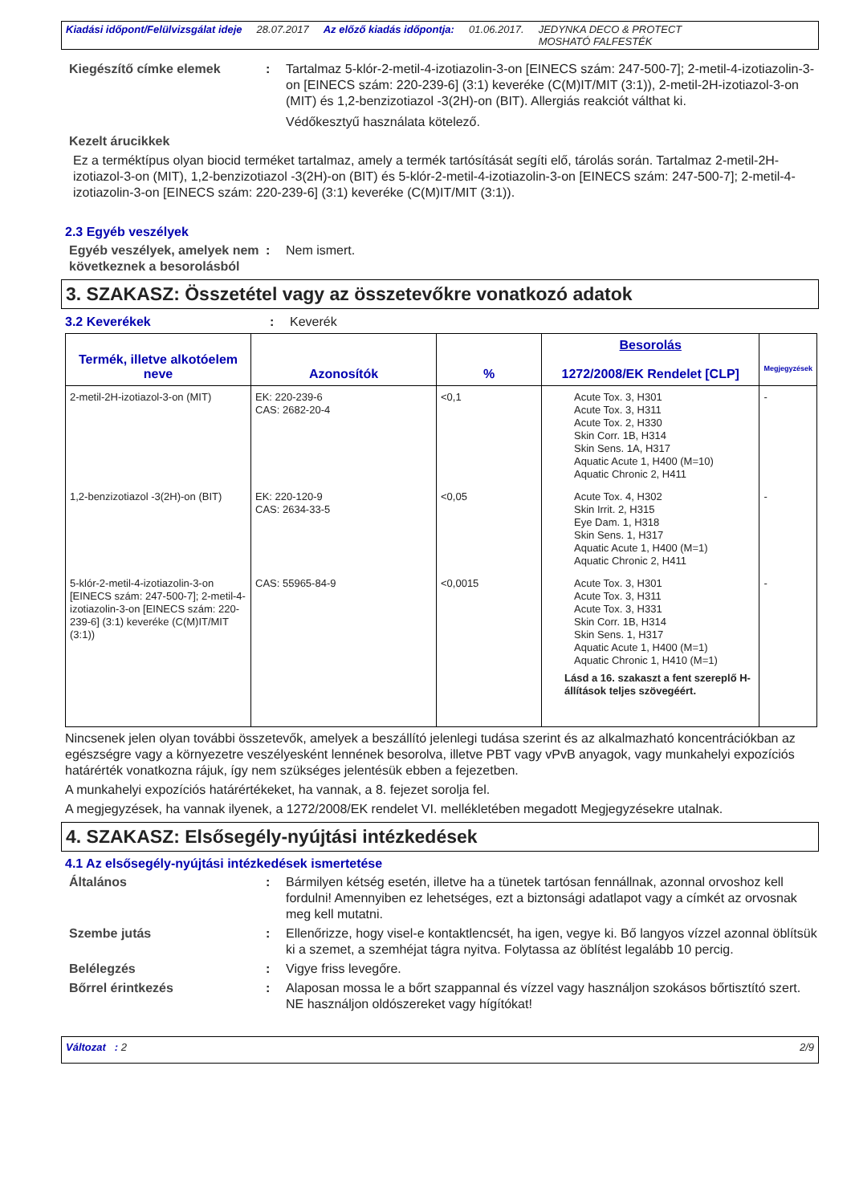Kiadási időpont/Felülvizsgálat ideje 28.07.2017 Az előző kiadás időpontja: 01.06.2017. JEDYNKA DECO & PROTECT
MOSHATÓ FALFESTÉK
Kiegészítő címke elemek : Tartalmaz 5-klór-2-metil-4-izotiazolin-3-on [EINECS szám: 247-500-7]; 2-metil-4-izotiazolin-3-on [EINECS szám: 220-239-6] (3:1) keveréke (C(M)IT/MIT (3:1)), 2-metil-2H-izotiazol-3-on (MIT) és 1,2-benzizotiazol -3(2H)-on (BIT). Allergiás reakciót válthat ki.
Védőkesztyű használata kötelező.
Kezelt árucikkek
Ez a terméktípus olyan biocid terméket tartalmaz, amely a termék tartósítását segíti elő, tárolás során. Tartalmaz 2-metil-2H-izotiazol-3-on (MIT), 1,2-benzizotiazol -3(2H)-on (BIT) és 5-klór-2-metil-4-izotiazolin-3-on [EINECS szám: 247-500-7]; 2-metil-4-izotiazolin-3-on [EINECS szám: 220-239-6] (3:1) keveréke (C(M)IT/MIT (3:1)).
2.3 Egyéb veszélyek
Egyéb veszélyek, amelyek nem következnek a besorolásból
: Nem ismert.
3. SZAKASZ: Összetétel vagy az összetevőkre vonatkozó adatok
3.2 Keverékek : Keverék
| Termék, illetve alkotóelem neve | Azonosítók | % | Besorolás 1272/2008/EK Rendelet [CLP] | Megjegyzések |
| --- | --- | --- | --- | --- |
| 2-metil-2H-izotiazol-3-on (MIT) | EK: 220-239-6 CAS: 2682-20-4 | <0,1 | Acute Tox. 3, H301 Acute Tox. 3, H311 Acute Tox. 2, H330 Skin Corr. 1B, H314 Skin Sens. 1A, H317 Aquatic Acute 1, H400 (M=10) Aquatic Chronic 2, H411 | - |
| 1,2-benzizotiazol -3(2H)-on (BIT) | EK: 220-120-9 CAS: 2634-33-5 | <0,05 | Acute Tox. 4, H302 Skin Irrit. 2, H315 Eye Dam. 1, H318 Skin Sens. 1, H317 Aquatic Acute 1, H400 (M=1) Aquatic Chronic 2, H411 | - |
| 5-klór-2-metil-4-izotiazolin-3-on [EINECS szám: 247-500-7]; 2-metil-4-izotiazolin-3-on [EINECS szám: 220-239-6] (3:1) keveréke (C(M)IT/MIT (3:1)) | CAS: 55965-84-9 | <0,0015 | Acute Tox. 3, H301 Acute Tox. 3, H311 Acute Tox. 3, H331 Skin Corr. 1B, H314 Skin Sens. 1, H317 Aquatic Acute 1, H400 (M=1) Aquatic Chronic 1, H410 (M=1) Lásd a 16. szakaszt a fent szereplő H-állítások teljes szövegéért. | - |
Nincsenek jelen olyan további összetevők, amelyek a beszállító jelenlegi tudása szerint és az alkalmazható koncentrációkban az egészségre vagy a környezetre veszélyesként lennének besorolva, illetve PBT vagy vPvB anyagok, vagy munkahelyi expozíciós határérték vonatkozna rájuk, így nem szükséges jelentésük ebben a fejezetben.
A munkahelyi expozíciós határértékeket, ha vannak, a 8. fejezet sorolja fel.
A megjegyzések, ha vannak ilyenek, a 1272/2008/EK rendelet VI. mellékletében megadott Megjegyzésekre utalnak.
4. SZAKASZ: Elsősegély-nyújtási intézkedések
4.1 Az elsősegély-nyújtási intézkedések ismertetése
Általános : Bármilyen kétség esetén, illetve ha a tünetek tartósan fennállnak, azonnal orvoshoz kell fordulni! Amennyiben ez lehetséges, ezt a biztonsági adatlapot vagy a címkét az orvosnak meg kell mutatni.
Szembe jutás : Ellenőrizze, hogy visel-e kontaktlencsét, ha igen, vegye ki. Bő langyos vízzel azonnal öblítsük ki a szemet, a szemhéjat tágra nyitva. Folytassa az öblítést legalább 10 percig.
Belélegzés : Vigye friss levegőre.
Bőrrel érintkezés : Alaposan mossa le a bőrt szappannal és vízzel vagy használjon szokásos bőrtisztító szert. NE használjon oldószereket vagy hígítókat!
Változat : 2 2/9